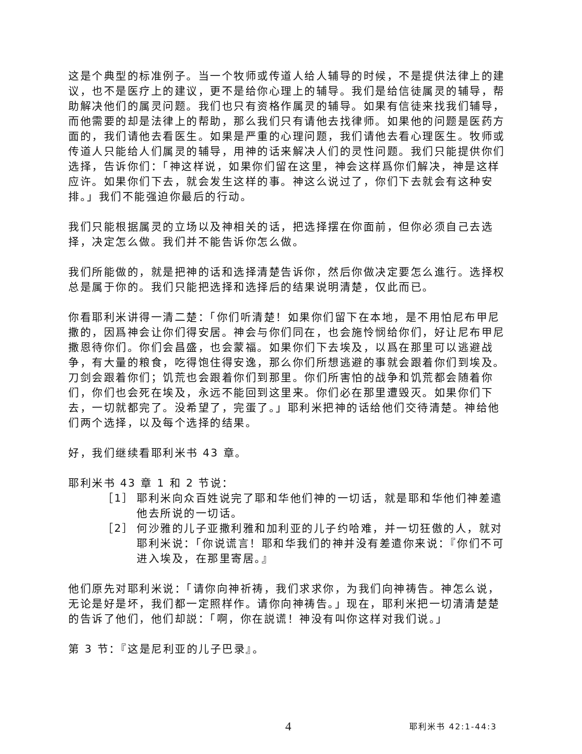这是个典型的标准例子。当一个牧师或传道人给人辅导的时候，不是提供法律上的建议，也不是医疗上的建议，更不是给你心理上的辅导。我们是给信徒属灵的辅导，帮助解决他们的属灵问题。我们也只有资格作属灵的辅导。如果有信徒来找我们辅导，而他需要的却是法律上的帮助，那么我们只有请他去找律师。如果他的问题是医药方面的，我们请他去看医生。如果是严重的心理问题，我们请他去看心理医生。牧师或传道人只能给人们属灵的辅导，用神的话来解决人们的灵性问题。我们只能提供你们选择，告诉你们：「神这样说，如果你们留在这里，神会这样爲你们解决，神是这样应许。如果你们下去，就会发生这样的事。神这么说过了，你们下去就会有这种安排。」我们不能强迫你最后的行动。
我们只能根据属灵的立场以及神相关的话，把选择摆在你面前，但你必须自己去选择，决定怎么做。我们并不能告诉你怎么做。
我们所能做的，就是把神的话和选择清楚告诉你，然后你做决定要怎么進行。选择权总是属于你的。我们只能把选择和选择后的结果说明清楚，仅此而已。
你看耶利米讲得一清二楚：「你们听清楚！如果你们留下在本地，是不用怕尼布甲尼撒的，因爲神会让你们得安居。神会与你们同在，也会施怜悯给你们，好让尼布甲尼撒恩待你们。你们会昌盛，也会蒙福。如果你们下去埃及，以爲在那里可以逃避战争，有大量的粮食，吃得饱住得安逸，那么你们所想逃避的事就会跟着你们到埃及。刀剑会跟着你们；饥荒也会跟着你们到那里。你们所害怕的战争和饥荒都会随着你们，你们也会死在埃及，永远不能回到这里来。你们必在那里遭毁灭。如果你们下去，一切就都完了。没希望了，完蛋了。」耶利米把神的话给他们交待清楚。神给他们两个选择，以及每个选择的结果。
好，我们继续看耶利米书 43 章。
耶利米书 43 章 1 和 2 节说：
［1］ 耶利米向众百姓说完了耶和华他们神的一切话，就是耶和华他们神差遣他去所说的一切话。
［2］ 何沙雅的儿子亚撒利雅和加利亚的儿子约哈难，并一切狂傲的人，就对耶利米说：「你说谎言！耶和华我们的神并没有差遣你来说：『你们不可进入埃及，在那里寄居。』
他们原先对耶利米说：「请你向神祈祷，我们求求你，为我们向神祷告。神怎么说，无论是好是坏，我们都一定照样作。请你向神祷告。」现在，耶利米把一切清清楚楚的告诉了他们，他们却説：「啊，你在説谎！神没有叫你这样对我们说。」
第 3 节：『这是尼利亚的儿子巴录』。
4 耶利米书 42:1-44:3